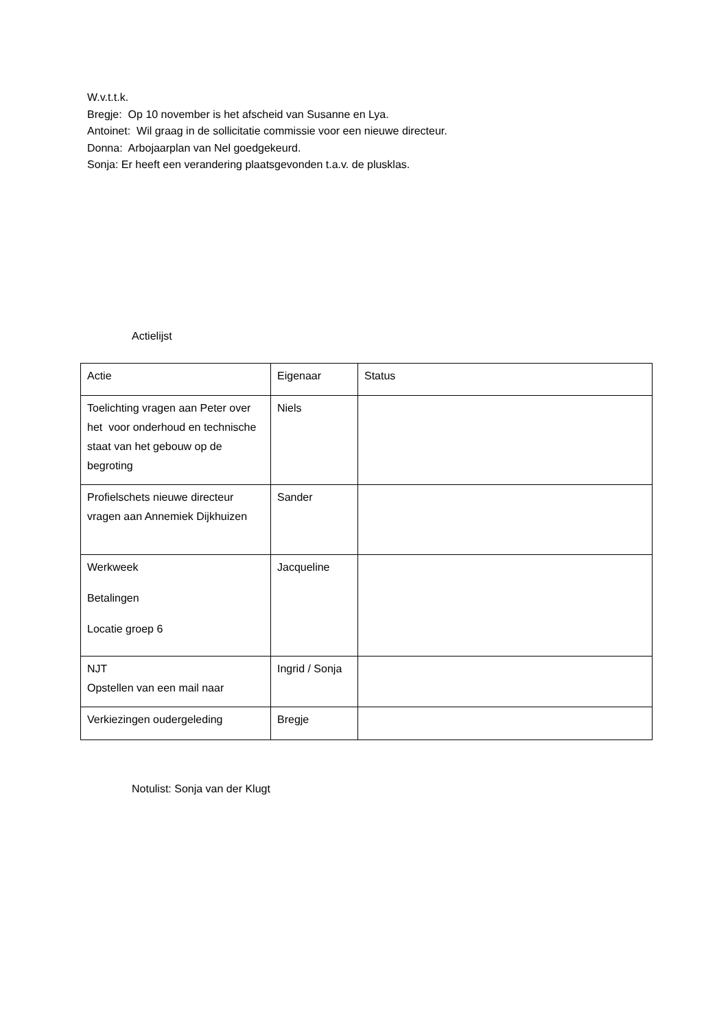W.v.t.t.k.
Bregje: Op 10 november is het afscheid van Susanne en Lya.
Antoinet: Wil graag in de sollicitatie commissie voor een nieuwe directeur.
Donna: Arbojaarplan van Nel goedgekeurd.
Sonja: Er heeft een verandering plaatsgevonden t.a.v. de plusklas.
Actielijst
| Actie | Eigenaar | Status |
| Toelichting vragen aan Peter over het voor onderhoud en technische staat van het gebouw op de begroting | Niels | |
| Profielschets nieuwe directeur vragen aan Annemiek Dijkhuizen | Sander | |
| Werkweek Betalingen Locatie groep 6 | Jacqueline | |
| NJT Opstellen van een mail naar | Ingrid / Sonja | |
| Verkiezingen oudergeleding | Bregje | |
Notulist: Sonja van der Klugt